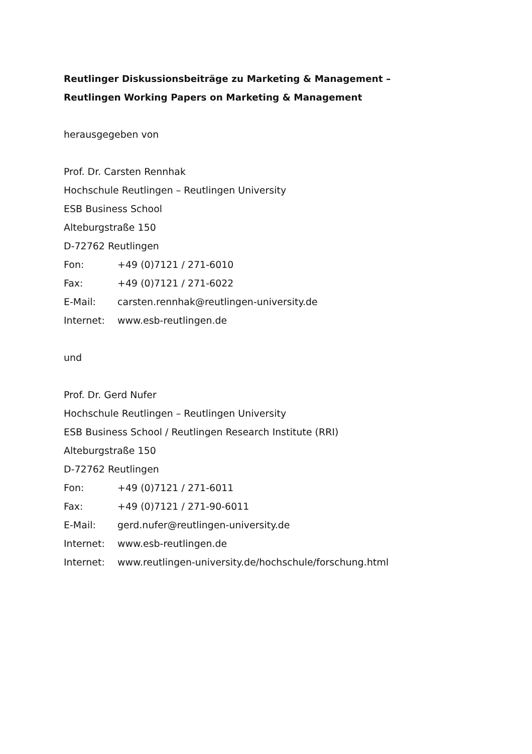Reutlinger Diskussionsbeiträge zu Marketing & Management –
Reutlingen Working Papers on Marketing & Management
herausgegeben von
Prof. Dr. Carsten Rennhak
Hochschule Reutlingen – Reutlingen University
ESB Business School
Alteburgstraße 150
D-72762 Reutlingen
Fon: +49 (0)7121 / 271-6010
Fax: +49 (0)7121 / 271-6022
E-Mail: carsten.rennhak@reutlingen-university.de
Internet: www.esb-reutlingen.de
und
Prof. Dr. Gerd Nufer
Hochschule Reutlingen – Reutlingen University
ESB Business School / Reutlingen Research Institute (RRI)
Alteburgstraße 150
D-72762 Reutlingen
Fon: +49 (0)7121 / 271-6011
Fax: +49 (0)7121 / 271-90-6011
E-Mail: gerd.nufer@reutlingen-university.de
Internet: www.esb-reutlingen.de
Internet: www.reutlingen-university.de/hochschule/forschung.html